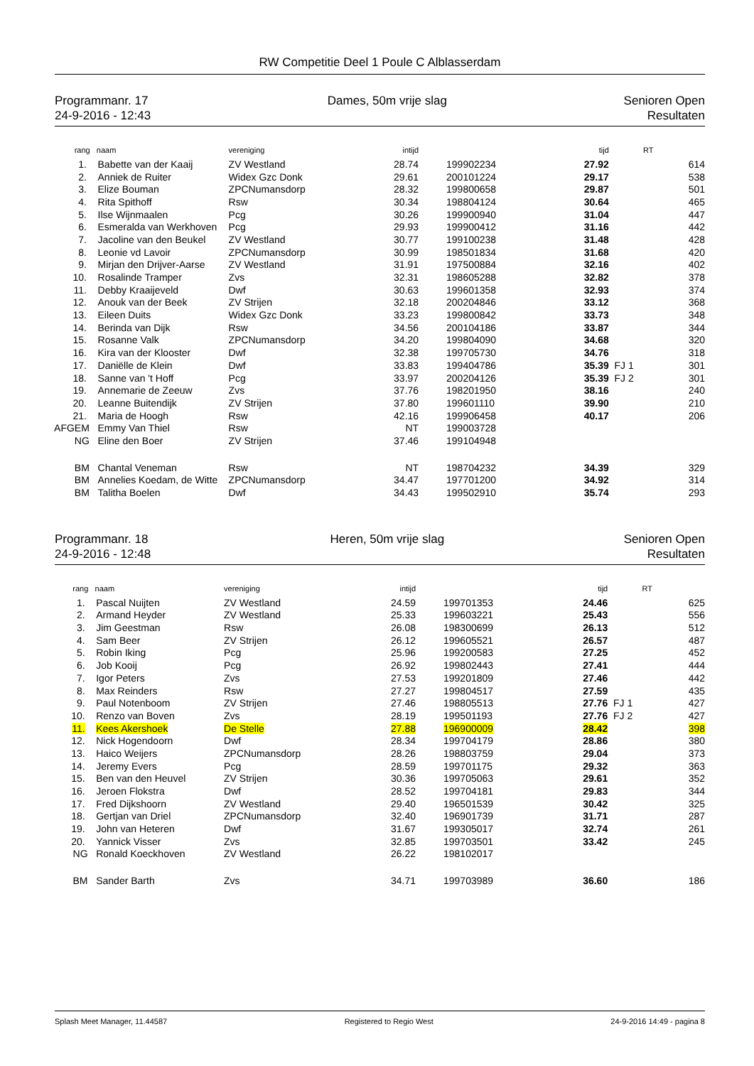RW Competitie Deel 1 Poule C Alblasserdam
Programmanr. 17
24-9-2016 - 12:43
Dames, 50m vrije slag Senioren Open
Resultaten
| rang | naam | vereniging | intijd | | tijd | | RT |
| --- | --- | --- | --- | --- | --- | --- | --- |
| 1. | Babette van der Kaaij | ZV Westland | 28.74 | 199902234 | 27.92 | | 614 |
| 2. | Anniek de Ruiter | Widex Gzc Donk | 29.61 | 200101224 | 29.17 | | 538 |
| 3. | Elize Bouman | ZPCNumansdorp | 28.32 | 199800658 | 29.87 | | 501 |
| 4. | Rita Spithoff | Rsw | 30.34 | 198804124 | 30.64 | | 465 |
| 5. | Ilse Wijnmaalen | Pcg | 30.26 | 199900940 | 31.04 | | 447 |
| 6. | Esmeralda van Werkhoven | Pcg | 29.93 | 199900412 | 31.16 | | 442 |
| 7. | Jacoline van den Beukel | ZV Westland | 30.77 | 199100238 | 31.48 | | 428 |
| 8. | Leonie vd Lavoir | ZPCNumansdorp | 30.99 | 198501834 | 31.68 | | 420 |
| 9. | Mirjan den Drijver-Aarse | ZV Westland | 31.91 | 197500884 | 32.16 | | 402 |
| 10. | Rosalinde Tramper | Zvs | 32.31 | 198605288 | 32.82 | | 378 |
| 11. | Debby Kraaijeveld | Dwf | 30.63 | 199601358 | 32.93 | | 374 |
| 12. | Anouk van der Beek | ZV Strijen | 32.18 | 200204846 | 33.12 | | 368 |
| 13. | Eileen Duits | Widex Gzc Donk | 33.23 | 199800842 | 33.73 | | 348 |
| 14. | Berinda van Dijk | Rsw | 34.56 | 200104186 | 33.87 | | 344 |
| 15. | Rosanne Valk | ZPCNumansdorp | 34.20 | 199804090 | 34.68 | | 320 |
| 16. | Kira van der Klooster | Dwf | 32.38 | 199705730 | 34.76 | | 318 |
| 17. | Daniëlle de Klein | Dwf | 33.83 | 199404786 | 35.39 | FJ 1 | 301 |
| 18. | Sanne van 't Hoff | Pcg | 33.97 | 200204126 | 35.39 | FJ 2 | 301 |
| 19. | Annemarie de Zeeuw | Zvs | 37.76 | 198201950 | 38.16 | | 240 |
| 20. | Leanne Buitendijk | ZV Strijen | 37.80 | 199601110 | 39.90 | | 210 |
| 21. | Maria de Hoogh | Rsw | 42.16 | 199906458 | 40.17 | | 206 |
| AFGEM | Emmy Van Thiel | Rsw | NT | 199003728 | | | |
| NG | Eline den Boer | ZV Strijen | 37.46 | 199104948 | | | |
| BM | Chantal Veneman | Rsw | NT | 198704232 | 34.39 | | 329 |
| BM | Annelies Koedam, de Witte | ZPCNumansdorp | 34.47 | 197701200 | 34.92 | | 314 |
| BM | Talitha Boelen | Dwf | 34.43 | 199502910 | 35.74 | | 293 |
Programmanr. 18
24-9-2016 - 12:48
Heren, 50m vrije slag Senioren Open
Resultaten
| rang | naam | vereniging | intijd | | tijd | | RT |
| --- | --- | --- | --- | --- | --- | --- | --- |
| 1. | Pascal Nuijten | ZV Westland | 24.59 | 199701353 | 24.46 | | 625 |
| 2. | Armand Heyder | ZV Westland | 25.33 | 199603221 | 25.43 | | 556 |
| 3. | Jim Geestman | Rsw | 26.08 | 198300699 | 26.13 | | 512 |
| 4. | Sam Beer | ZV Strijen | 26.12 | 199605521 | 26.57 | | 487 |
| 5. | Robin Iking | Pcg | 25.96 | 199200583 | 27.25 | | 452 |
| 6. | Job Kooij | Pcg | 26.92 | 199802443 | 27.41 | | 444 |
| 7. | Igor Peters | Zvs | 27.53 | 199201809 | 27.46 | | 442 |
| 8. | Max Reinders | Rsw | 27.27 | 199804517 | 27.59 | | 435 |
| 9. | Paul Notenboom | ZV Strijen | 27.46 | 198805513 | 27.76 | FJ 1 | 427 |
| 10. | Renzo van Boven | Zvs | 28.19 | 199501193 | 27.76 | FJ 2 | 427 |
| 11. | Kees Akershoek | De Stelle | 27.88 | 196900009 | 28.42 | | 398 |
| 12. | Nick Hogendoorn | Dwf | 28.34 | 199704179 | 28.86 | | 380 |
| 13. | Haico Weijers | ZPCNumansdorp | 28.26 | 198803759 | 29.04 | | 373 |
| 14. | Jeremy Evers | Pcg | 28.59 | 199701175 | 29.32 | | 363 |
| 15. | Ben van den Heuvel | ZV Strijen | 30.36 | 199705063 | 29.61 | | 352 |
| 16. | Jeroen Flokstra | Dwf | 28.52 | 199704181 | 29.83 | | 344 |
| 17. | Fred Dijkshoorn | ZV Westland | 29.40 | 196501539 | 30.42 | | 325 |
| 18. | Gertjan van Driel | ZPCNumansdorp | 32.40 | 196901739 | 31.71 | | 287 |
| 19. | John van Heteren | Dwf | 31.67 | 199305017 | 32.74 | | 261 |
| 20. | Yannick Visser | Zvs | 32.85 | 199703501 | 33.42 | | 245 |
| NG | Ronald Koeckhoven | ZV Westland | 26.22 | 198102017 | | | |
| BM | Sander Barth | Zvs | 34.71 | 199703989 | 36.60 | | 186 |
Splash Meet Manager, 11.44587 Registered to Regio West 24-9-2016 14:49 - pagina 8